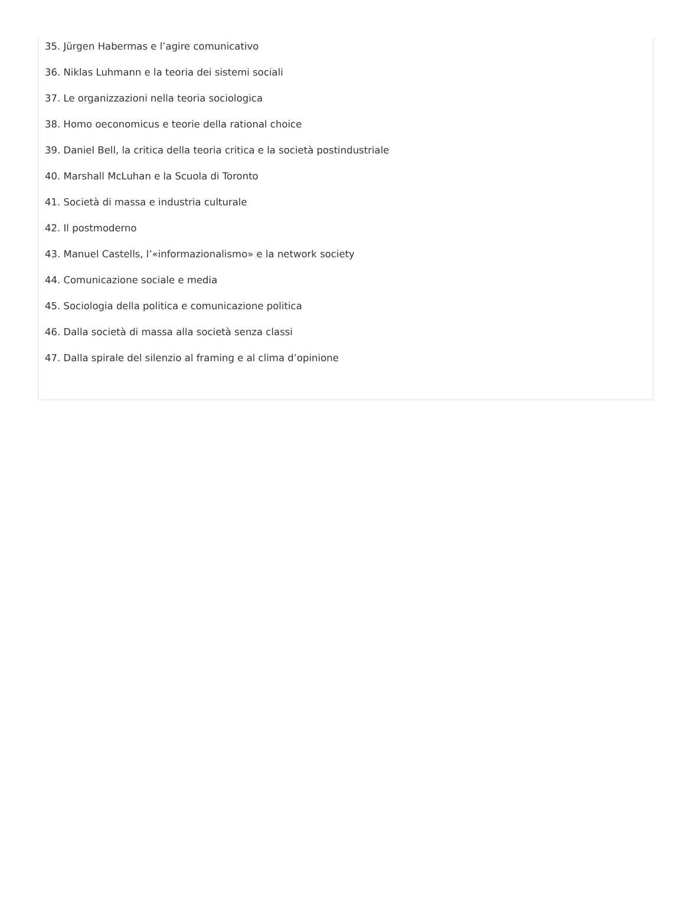35. Jürgen Habermas e l’agire comunicativo
36. Niklas Luhmann e la teoria dei sistemi sociali
37. Le organizzazioni nella teoria sociologica
38. Homo oeconomicus e teorie della rational choice
39. Daniel Bell, la critica della teoria critica e la società postindustriale
40. Marshall McLuhan e la Scuola di Toronto
41. Società di massa e industria culturale
42. Il postmoderno
43. Manuel Castells, l’«informazionalismo» e la network society
44. Comunicazione sociale e media
45. Sociologia della politica e comunicazione politica
46. Dalla società di massa alla società senza classi
47. Dalla spirale del silenzio al framing e al clima d’opinione